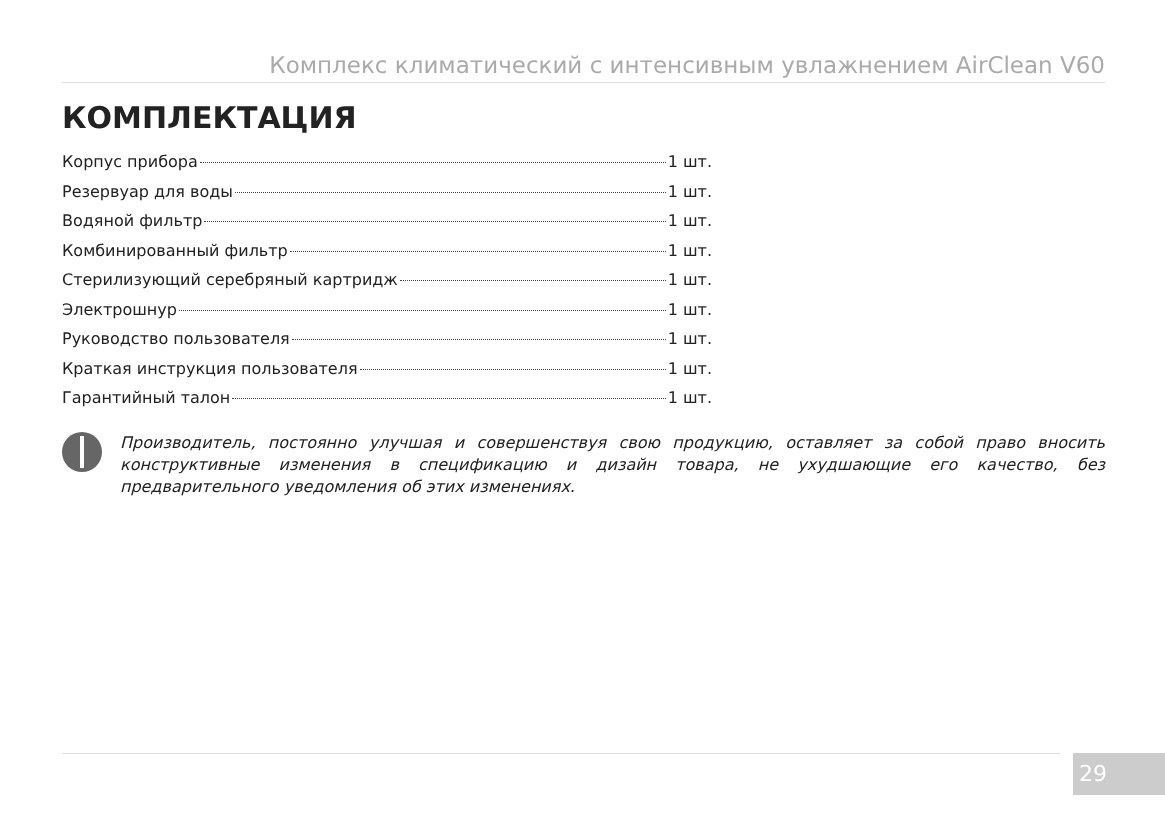Комплекс климатический с интенсивным увлажнением AirClean V60
КОМПЛЕКТАЦИЯ
Корпус прибора 1 шт.
Резервуар для воды 1 шт.
Водяной фильтр 1 шт.
Комбинированный фильтр 1 шт.
Стерилизующий серебряный картридж 1 шт.
Электрошнур 1 шт.
Руководство пользователя 1 шт.
Краткая инструкция пользователя 1 шт.
Гарантийный талон 1 шт.
Производитель, постоянно улучшая и совершенствуя свою продукцию, оставляет за собой право вносить конструктивные изменения в спецификацию и дизайн товара, не ухудшающие его качество, без предварительного уведомления об этих изменениях.
29